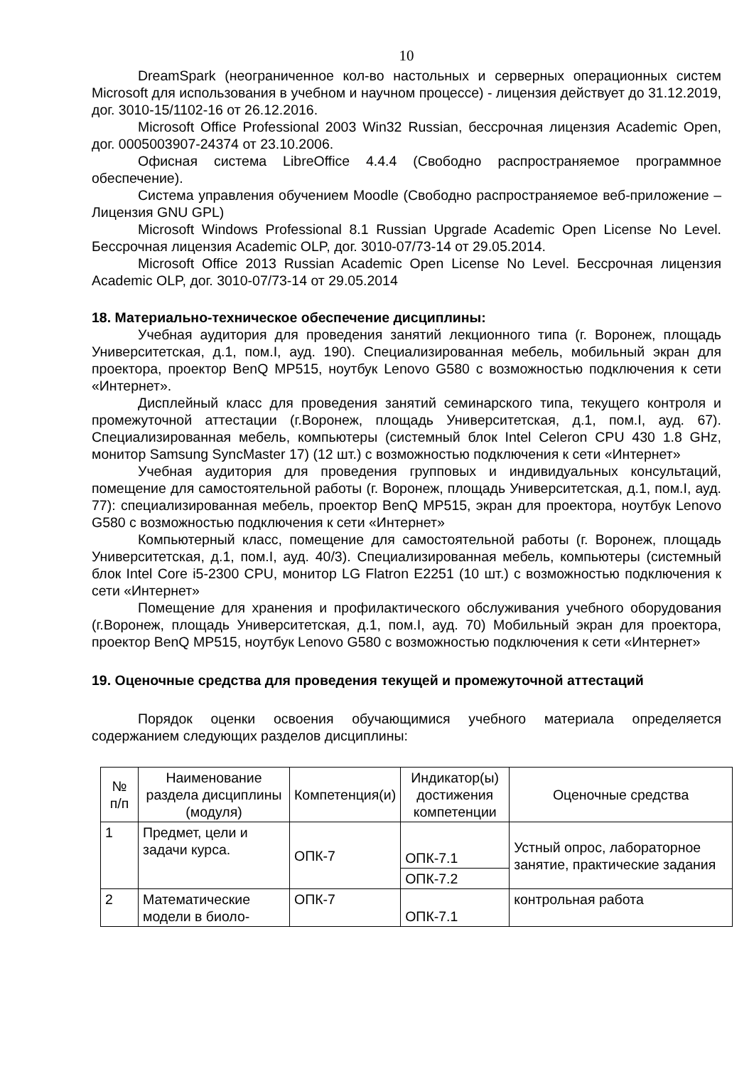10
DreamSpark (неограниченное кол-во настольных и серверных операционных систем Microsoft для использования в учебном и научном процессе) - лицензия действует до 31.12.2019, дог. 3010-15/1102-16 от 26.12.2016.
Microsoft Office Professional 2003 Win32 Russian, бессрочная лицензия Academic Open, дог. 0005003907-24374 от 23.10.2006.
Офисная система LibreOffice 4.4.4 (Свободно распространяемое программное обеспечение).
Система управления обучением Moodle (Свободно распространяемое веб-приложение – Лицензия GNU GPL)
Microsoft Windows Professional 8.1 Russian Upgrade Academic Open License No Level. Бессрочная лицензия Academic OLP, дог. 3010-07/73-14 от 29.05.2014.
Microsoft Office 2013 Russian Academic Open License No Level. Бессрочная лицензия Academic OLP, дог. 3010-07/73-14 от 29.05.2014
18. Материально-техническое обеспечение дисциплины:
Учебная аудитория для проведения занятий лекционного типа (г. Воронеж, площадь Университетская, д.1, пом.I, ауд. 190). Специализированная мебель, мобильный экран для проектора, проектор BenQ MP515, ноутбук Lenovo G580 с возможностью подключения к сети «Интернет».
Дисплейный класс для проведения занятий семинарского типа, текущего контроля и промежуточной аттестации (г.Воронеж, площадь Университетская, д.1, пом.I, ауд. 67). Специализированная мебель, компьютеры (системный блок Intel Celeron CPU 430 1.8 GHz, монитор Samsung SyncMaster 17) (12 шт.) с возможностью подключения к сети «Интернет»
Учебная аудитория для проведения групповых и индивидуальных консультаций, помещение для самостоятельной работы (г. Воронеж, площадь Университетская, д.1, пом.I, ауд. 77): специализированная мебель, проектор BenQ MP515, экран для проектора, ноутбук Lenovo G580 с возможностью подключения к сети «Интернет»
Компьютерный класс, помещение для самостоятельной работы (г. Воронеж, площадь Университетская, д.1, пом.I, ауд. 40/3). Специализированная мебель, компьютеры (системный блок Intel Core i5-2300 CPU, монитор LG Flatron E2251 (10 шт.) с возможностью подключения к сети «Интернет»
Помещение для хранения и профилактического обслуживания учебного оборудования (г.Воронеж, площадь Университетская, д.1, пом.I, ауд. 70) Мобильный экран для проектора, проектор BenQ MP515, ноутбук Lenovo G580 с возможностью подключения к сети «Интернет»
19. Оценочные средства для проведения текущей и промежуточной аттестаций
Порядок оценки освоения обучающимися учебного материала определяется содержанием следующих разделов дисциплины:
| № п/п | Наименование раздела дисциплины (модуля) | Компетенция(и) | Индикатор(ы) достижения компетенции | Оценочные средства |
| 1 | Предмет, цели и задачи курса. | ОПК-7 | ОПК-7.1 | Устный опрос, лабораторное занятие, практические задания |
| | | | ОПК-7.2 | |
| 2 | Математические модели в биоло- | ОПК-7 | ОПК-7.1 | контрольная работа |